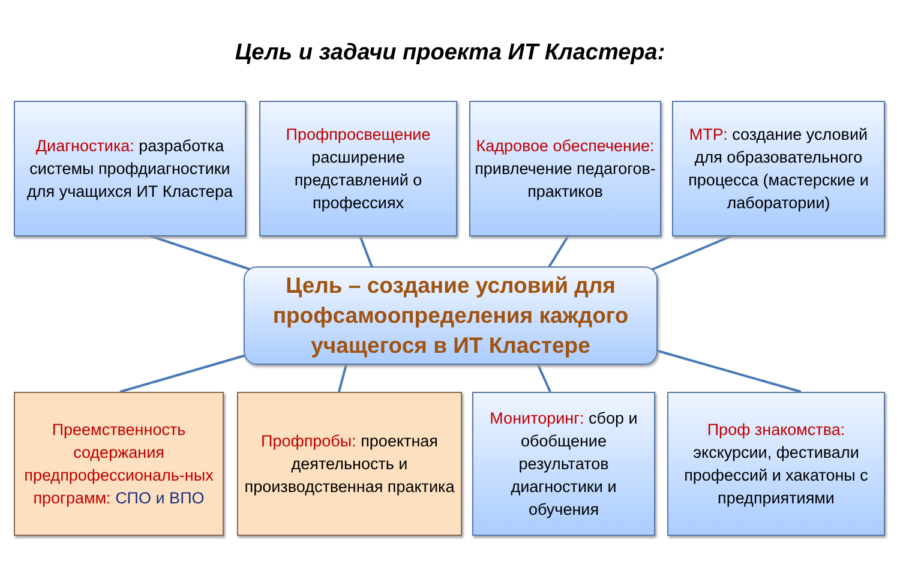Цель и задачи проекта ИТ Кластера:
Диагностика: разработка системы профдиагностики для учащихся ИТ Кластера
Профпросвещение
расширение представлений о профессиях
Кадровое обеспечение: привлечение педагогов-практиков
МТР: создание условий для образовательного процесса (мастерские и лаборатории)
Цель – создание условий для профсамоопределения каждого учащегося в ИТ Кластере
Преемственность содержания предпрофессиональ-ных программ: СПО и ВПО
Профпробы: проектная деятельность и производственная практика
Мониторинг: сбор и обобщение результатов диагностики и обучения
Проф знакомства: экскурсии, фестивали профессий и хакатоны с предприятиями